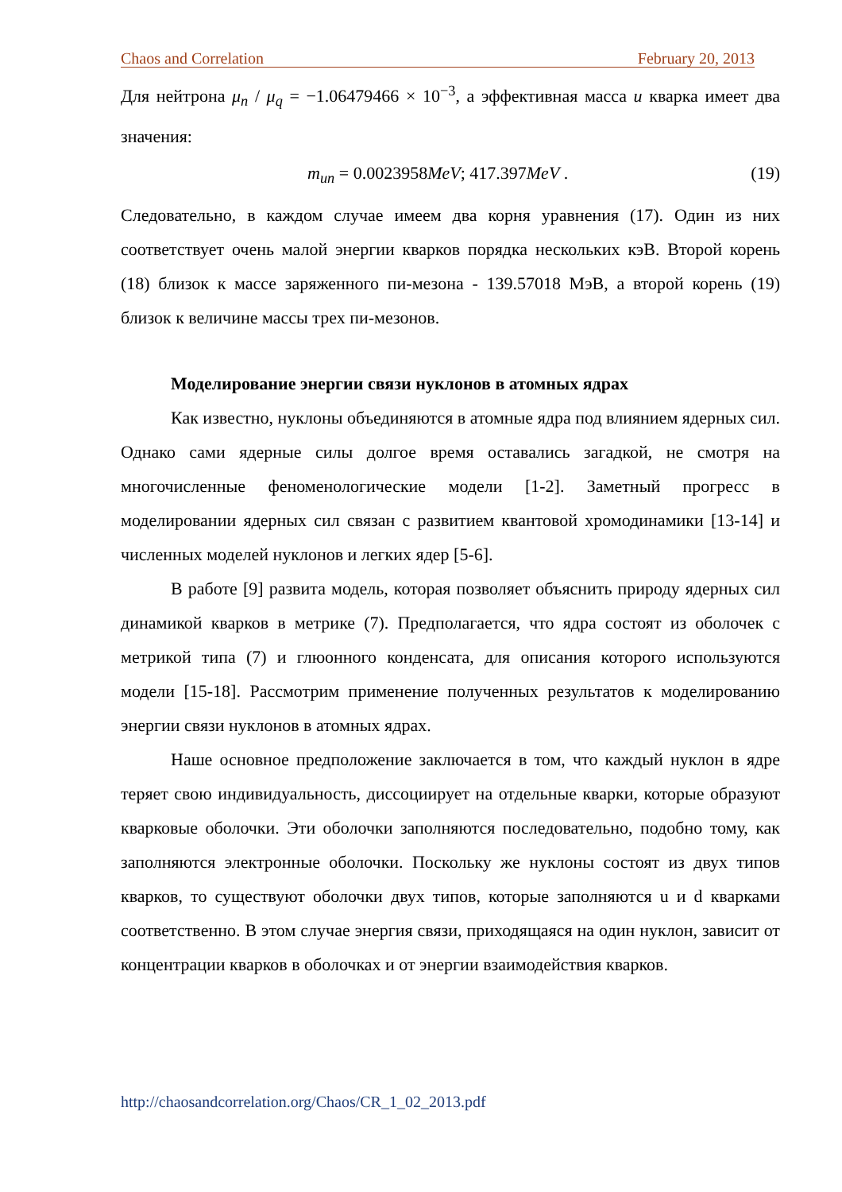Chaos and Correlation February 20, 2013
Для нейтрона μ<sub>n</sub> / μ<sub>q</sub> = −1.06479466 × 10<sup>−3</sup>, а эффективная масса u кварка имеет два значения:
m<sub>un</sub> = 0.0023958MeV; 417.397MeV . (19)
Следовательно, в каждом случае имеем два корня уравнения (17). Один из них соответствует очень малой энергии кварков порядка нескольких кэВ. Второй корень (18) близок к массе заряженного пи-мезона - 139.57018 МэВ, а второй корень (19) близок к величине массы трех пи-мезонов.
Моделирование энергии связи нуклонов в атомных ядрах
Как известно, нуклоны объединяются в атомные ядра под влиянием ядерных сил. Однако сами ядерные силы долгое время оставались загадкой, не смотря на многочисленные феноменологические модели [1-2]. Заметный прогресс в моделировании ядерных сил связан с развитием квантовой хромодинамики [13-14] и численных моделей нуклонов и легких ядер [5-6].
В работе [9] развита модель, которая позволяет объяснить природу ядерных сил динамикой кварков в метрике (7). Предполагается, что ядра состоят из оболочек с метрикой типа (7) и глюонного конденсата, для описания которого используются модели [15-18]. Рассмотрим применение полученных результатов к моделированию энергии связи нуклонов в атомных ядрах.
Наше основное предположение заключается в том, что каждый нуклон в ядре теряет свою индивидуальность, диссоциирует на отдельные кварки, которые образуют кварковые оболочки. Эти оболочки заполняются последовательно, подобно тому, как заполняются электронные оболочки. Поскольку же нуклоны состоят из двух типов кварков, то существуют оболочки двух типов, которые заполняются u и d кварками соответственно. В этом случае энергия связи, приходящаяся на один нуклон, зависит от концентрации кварков в оболочках и от энергии взаимодействия кварков.
http://chaosandcorrelation.org/Chaos/CR_1_02_2013.pdf